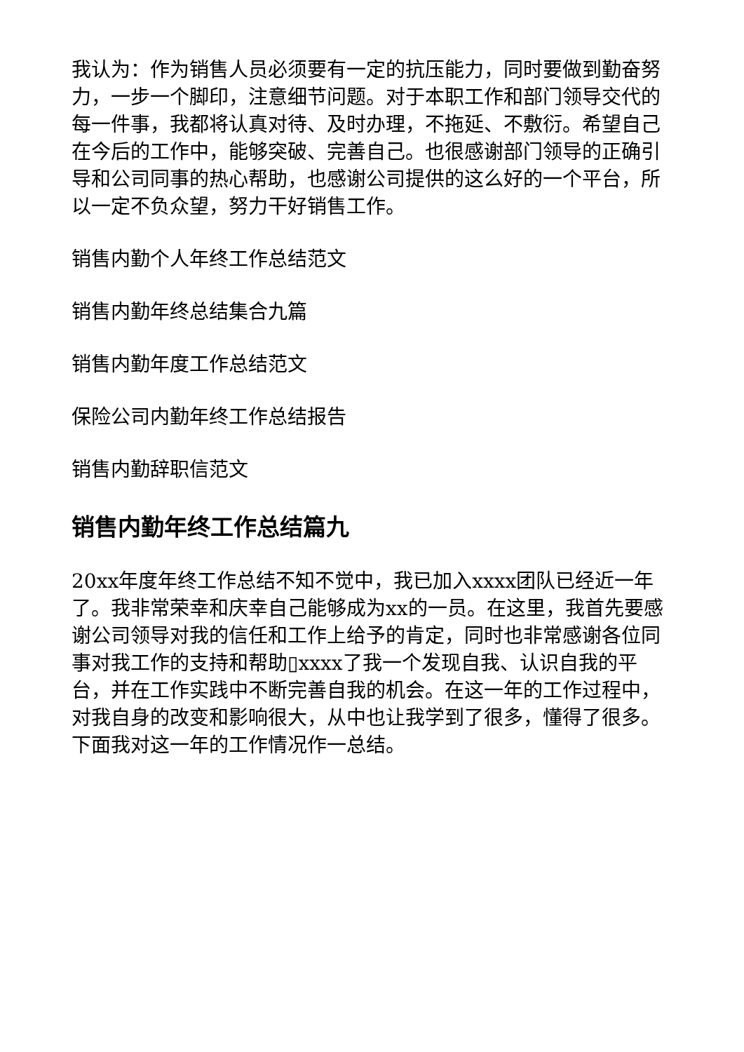我认为：作为销售人员必须要有一定的抗压能力，同时要做到勤奋努力，一步一个脚印，注意细节问题。对于本职工作和部门领导交代的每一件事，我都将认真对待、及时办理，不拖延、不敷衍。希望自己在今后的工作中，能够突破、完善自己。也很感谢部门领导的正确引导和公司同事的热心帮助，也感谢公司提供的这么好的一个平台，所以一定不负众望，努力干好销售工作。
销售内勤个人年终工作总结范文
销售内勤年终总结集合九篇
销售内勤年度工作总结范文
保险公司内勤年终工作总结报告
销售内勤辞职信范文
销售内勤年终工作总结篇九
20xx年度年终工作总结不知不觉中，我已加入xxxx团队已经近一年了。我非常荣幸和庆幸自己能够成为xx的一员。在这里，我首先要感谢公司领导对我的信任和工作上给予的肯定，同时也非常感谢各位同事对我工作的支持和帮助▯xxxx了我一个发现自我、认识自我的平台，并在工作实践中不断完善自我的机会。在这一年的工作过程中，对我自身的改变和影响很大，从中也让我学到了很多，懂得了很多。下面我对这一年的工作情况作一总结。